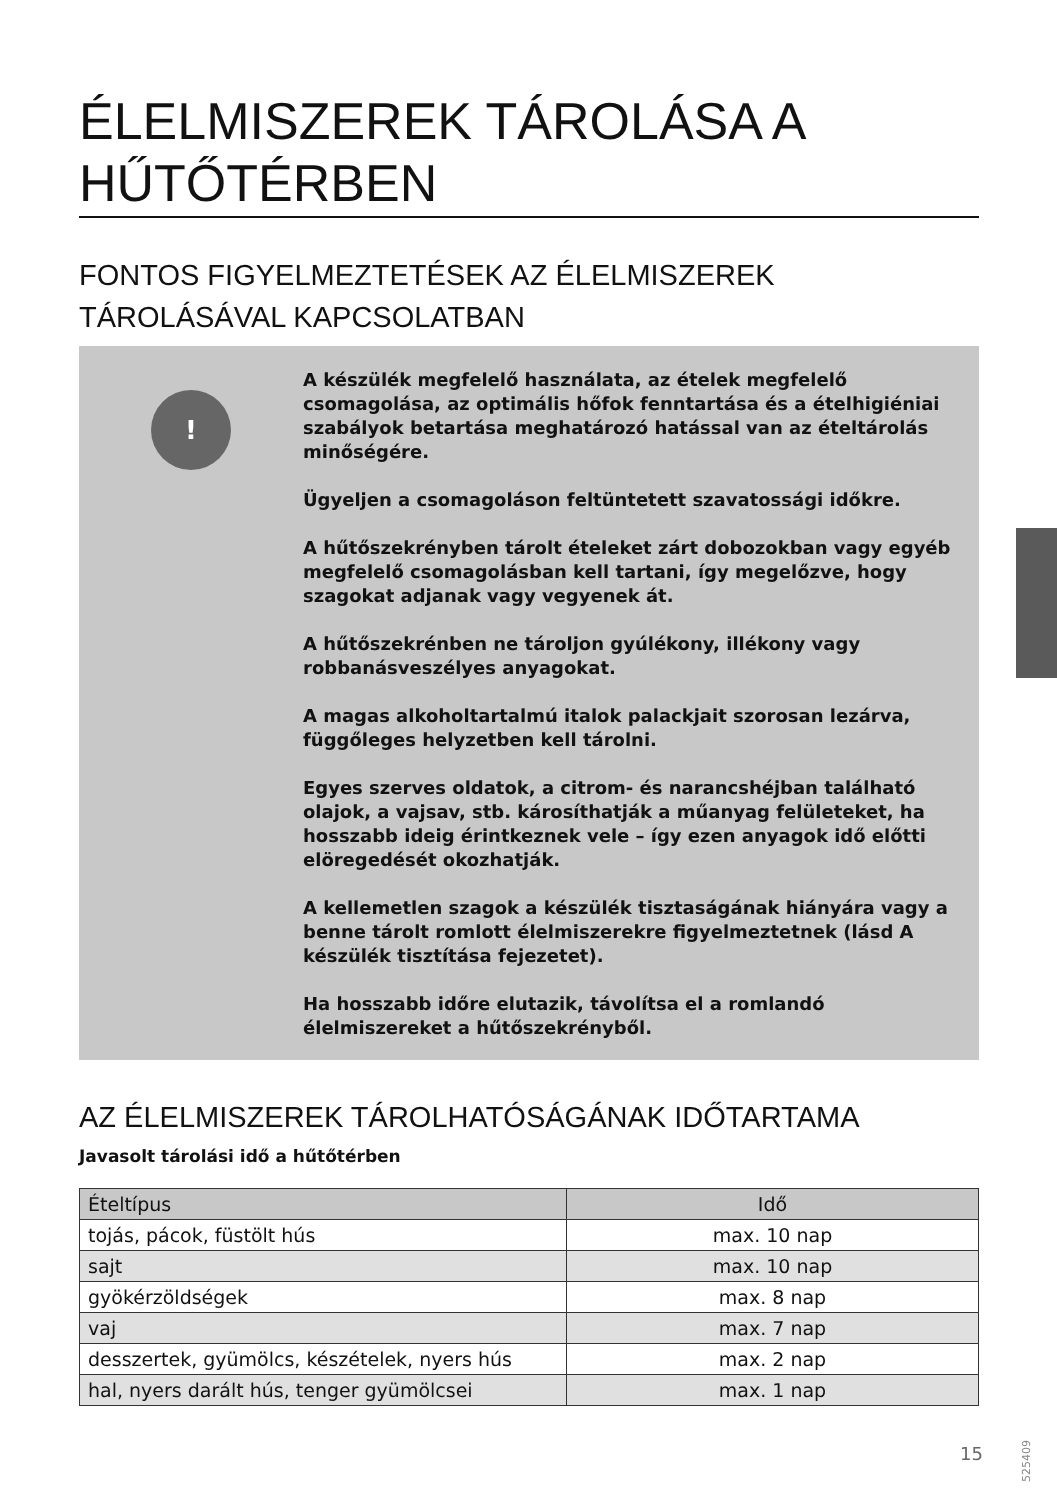ÉLELMISZEREK TÁROLÁSA A HŰTŐTÉRBEN
FONTOS FIGYELMEZTETÉSEK AZ ÉLELMISZEREK TÁROLÁSÁVAL KAPCSOLATBAN
!
A készülék megfelelő használata, az ételek megfelelő csomagolása, az optimális hőfok fenntartása és a ételhigiéniai szabályok betartása meghatározó hatással van az ételtárolás minőségére.
Ügyeljen a csomagoláson feltüntetett szavatossági időkre.
A hűtőszekrényben tárolt ételeket zárt dobozokban vagy egyéb megfelelő csomagolásban kell tartani, így megelőzve, hogy szagokat adjanak vagy vegyenek át.
A hűtőszekrénben ne tároljon gyúlékony, illékony vagy robbanásveszélyes anyagokat.
A magas alkoholtartalmú italok palackjait szorosan lezárva, függőleges helyzetben kell tárolni.
Egyes szerves oldatok, a citrom- és narancshéjban található olajok, a vajsav, stb. károsíthatják a műanyag felületeket, ha hosszabb ideig érintkeznek vele – így ezen anyagok idő előtti elöregedését okozhatják.
A kellemetlen szagok a készülék tisztaságának hiányára vagy a benne tárolt romlott élelmiszerekre figyelmeztetnek (lásd A készülék tisztítása fejezetet).
Ha hosszabb időre elutazik, távolítsa el a romlandó élelmiszereket a hűtőszekrényből.
AZ ÉLELMISZEREK TÁROLHATÓSÁGÁNAK IDŐTARTAMA
Javasolt tárolási idő a hűtőtérben
| Ételtípus | Idő |
| --- | --- |
| tojás, pácok, füstölt hús | max. 10 nap |
| sajt | max. 10 nap |
| gyökérzöldségek | max. 8 nap |
| vaj | max. 7 nap |
| desszertek, gyümölcs, készételek, nyers hús | max. 2 nap |
| hal, nyers darált hús, tenger gyümölcsei | max. 1 nap |
525409
15